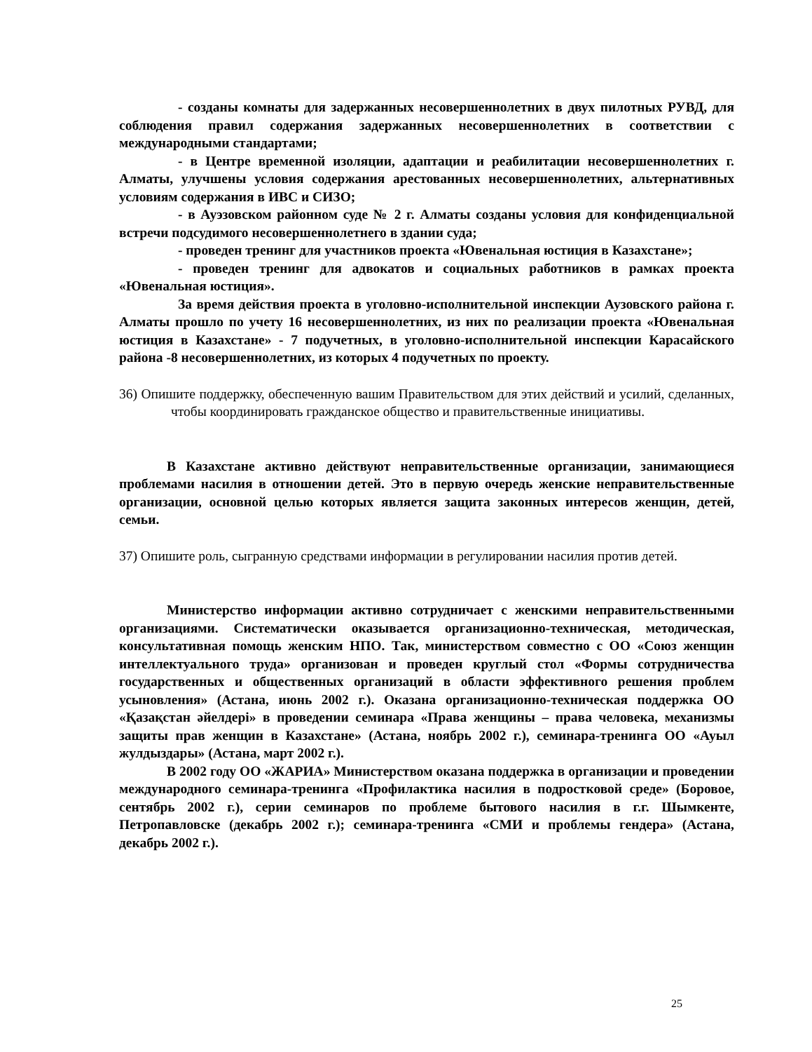- созданы комнаты для задержанных несовершеннолетних в двух пилотных РУВД, для соблюдения правил содержания задержанных несовершеннолетних в соответствии с международными стандартами;
- в Центре временной изоляции, адаптации и реабилитации несовершеннолетних г. Алматы, улучшены условия содержания арестованных несовершеннолетних, альтернативных условиям содержания в ИВС и СИЗО;
- в Ауэзовском районном суде № 2 г. Алматы созданы условия для конфиденциальной встречи подсудимого несовершеннолетнего в здании суда;
- проведен тренинг для участников проекта «Ювенальная юстиция в Казахстане»;
- проведен тренинг для адвокатов и социальных работников в рамках проекта «Ювенальная юстиция».
За время действия проекта в уголовно-исполнительной инспекции Аузовского района г. Алматы прошло по учету 16 несовершеннолетних, из них по реализации проекта «Ювенальная юстиция в Казахстане» - 7 подучетных, в уголовно-исполнительной инспекции Карасайского района -8 несовершеннолетних, из которых 4 подучетных по проекту.
36) Опишите поддержку, обеспеченную вашим Правительством для этих действий и усилий, сделанных, чтобы координировать гражданское общество и правительственные инициативы.
В Казахстане активно действуют неправительственные организации, занимающиеся проблемами насилия в отношении детей. Это в первую очередь женские неправительственные организации, основной целью которых является защита законных интересов женщин, детей, семьи.
37) Опишите роль, сыгранную средствами информации в регулировании насилия против детей.
Министерство информации активно сотрудничает с женскими неправительственными организациями. Систематически оказывается организационно-техническая, методическая, консультативная помощь женским НПО. Так, министерством совместно с ОО «Союз женщин интеллектуального труда» организован и проведен круглый стол «Формы сотрудничества государственных и общественных организаций в области эффективного решения проблем усыновления» (Астана, июнь 2002 г.). Оказана организационно-техническая поддержка ОО «Қазақстан әйелдері» в проведении семинара «Права женщины – права человека, механизмы защиты прав женщин в Казахстане» (Астана, ноябрь 2002 г.), семинара-тренинга ОО «Ауыл жулдыздары» (Астана, март 2002 г.).
В 2002 году ОО «ЖАРИА» Министерством оказана поддержка в организации и проведении международного семинара-тренинга «Профилактика насилия в подростковой среде» (Боровое, сентябрь 2002 г.), серии семинаров по проблеме бытового насилия в г.г. Шымкенте, Петропавловске (декабрь 2002 г.); семинара-тренинга «СМИ и проблемы гендера» (Астана, декабрь 2002 г.).
25